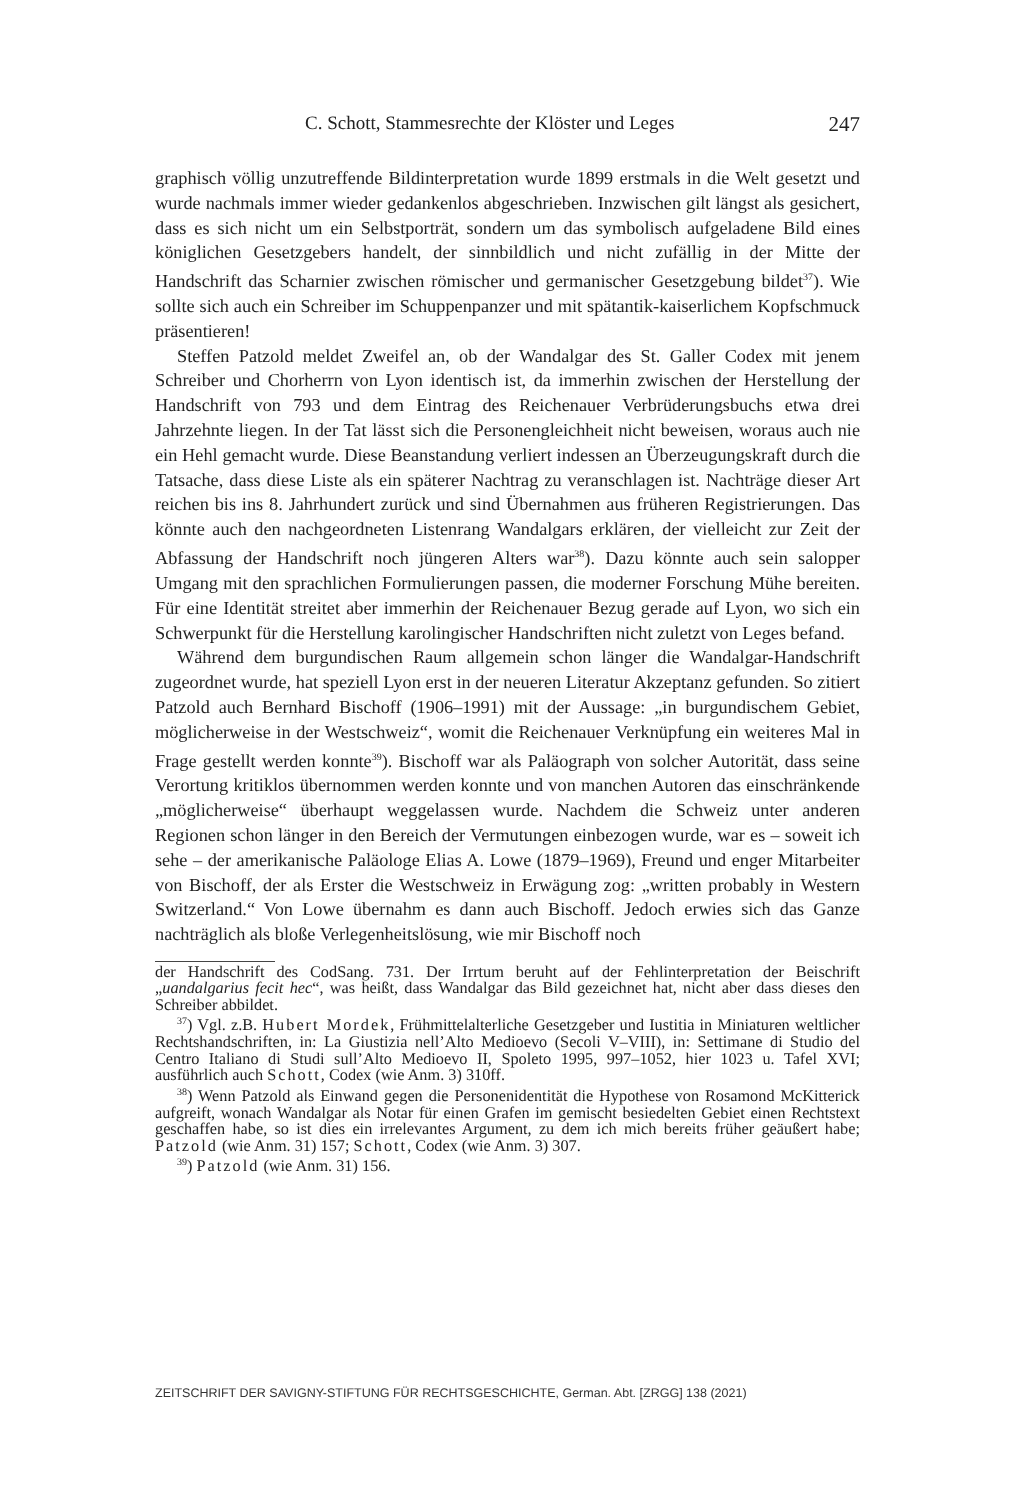C. Schott, Stammesrechte der Klöster und Leges 247
graphisch völlig unzutreffende Bildinterpretation wurde 1899 erstmals in die Welt gesetzt und wurde nachmals immer wieder gedankenlos abgeschrieben. Inzwischen gilt längst als gesichert, dass es sich nicht um ein Selbstporträt, sondern um das symbolisch aufgeladene Bild eines königlichen Gesetzgebers handelt, der sinnbildlich und nicht zufällig in der Mitte der Handschrift das Scharnier zwischen römischer und germanischer Gesetzgebung bildet<sup>37</sup>). Wie sollte sich auch ein Schreiber im Schuppenpanzer und mit spätantik-kaiserlichem Kopfschmuck präsentieren!
Steffen Patzold meldet Zweifel an, ob der Wandalgar des St. Galler Codex mit jenem Schreiber und Chorherrn von Lyon identisch ist, da immerhin zwischen der Herstellung der Handschrift von 793 und dem Eintrag des Reichenauer Verbrüderungsbuchs etwa drei Jahrzehnte liegen. In der Tat lässt sich die Personengleichheit nicht beweisen, woraus auch nie ein Hehl gemacht wurde. Diese Beanstandung verliert indessen an Überzeugungskraft durch die Tatsache, dass diese Liste als ein späterer Nachtrag zu veranschlagen ist. Nachträge dieser Art reichen bis ins 8. Jahrhundert zurück und sind Übernahmen aus früheren Registrierungen. Das könnte auch den nachgeordneten Listenrang Wandalgars erklären, der vielleicht zur Zeit der Abfassung der Handschrift noch jüngeren Alters war<sup>38</sup>). Dazu könnte auch sein salopper Umgang mit den sprachlichen Formulierungen passen, die moderner Forschung Mühe bereiten. Für eine Identität streitet aber immerhin der Reichenauer Bezug gerade auf Lyon, wo sich ein Schwerpunkt für die Herstellung karolingischer Handschriften nicht zuletzt von Leges befand.
Während dem burgundischen Raum allgemein schon länger die Wandalgar-Handschrift zugeordnet wurde, hat speziell Lyon erst in der neueren Literatur Akzeptanz gefunden. So zitiert Patzold auch Bernhard Bischoff (1906–1991) mit der Aussage: „in burgundischem Gebiet, möglicherweise in der Westschweiz“, womit die Reichenauer Verknüpfung ein weiteres Mal in Frage gestellt werden konnte<sup>39</sup>). Bischoff war als Paläograph von solcher Autorität, dass seine Verortung kritiklos übernommen werden konnte und von manchen Autoren das einschränkende „möglicherweise“ überhaupt weggelassen wurde. Nachdem die Schweiz unter anderen Regionen schon länger in den Bereich der Vermutungen einbezogen wurde, war es – soweit ich sehe – der amerikanische Paläologe Elias A. Lowe (1879–1969), Freund und enger Mitarbeiter von Bischoff, der als Erster die Westschweiz in Erwägung zog: „written probably in Western Switzerland.“ Von Lowe übernahm es dann auch Bischoff. Jedoch erwies sich das Ganze nachträglich als bloße Verlegenheitslösung, wie mir Bischoff noch
der Handschrift des CodSang. 731. Der Irrtum beruht auf der Fehlinterpretation der Beischrift „uandalgarius fecit hec“, was heißt, dass Wandalgar das Bild gezeichnet hat, nicht aber dass dieses den Schreiber abbildet.
<sup>37</sup>) Vgl. z.B. Hubert Mordek, Frühmittelalterliche Gesetzgeber und Iustitia in Miniaturen weltlicher Rechtshandschriften, in: La Giustizia nell’Alto Medioevo (Secoli V–VIII), in: Settimane di Studio del Centro Italiano di Studi sull’Alto Medioevo II, Spoleto 1995, 997–1052, hier 1023 u. Tafel XVI; ausführlich auch Schott, Codex (wie Anm. 3) 310ff.
<sup>38</sup>) Wenn Patzold als Einwand gegen die Personenidentität die Hypothese von Rosamond McKitterick aufgreift, wonach Wandalgar als Notar für einen Grafen im gemischt besiedelten Gebiet einen Rechtstext geschaffen habe, so ist dies ein irrelevantes Argument, zu dem ich mich bereits früher geäußert habe; Patzold (wie Anm. 31) 157; Schott, Codex (wie Anm. 3) 307.
<sup>39</sup>) Patzold (wie Anm. 31) 156.
ZEITSCHRIFT DER SAVIGNY-STIFTUNG FÜR RECHTSGESCHICHTE, German. Abt. [ZRGG] 138 (2021)